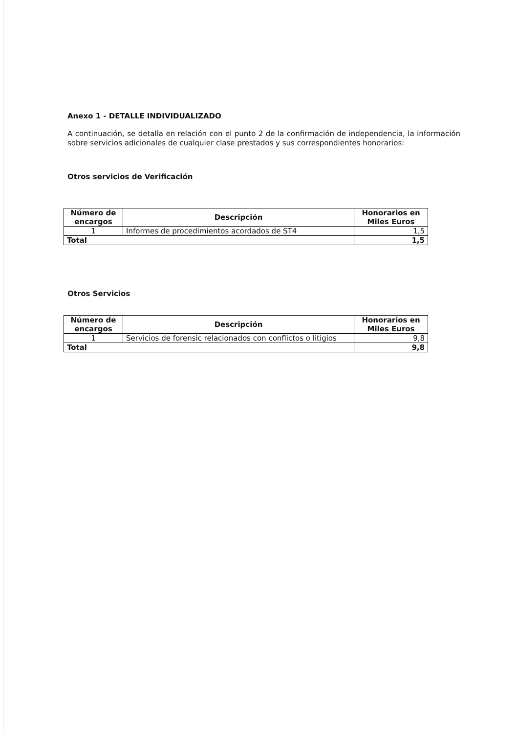Anexo 1 - DETALLE INDIVIDUALIZADO
A continuación, se detalla en relación con el punto 2 de la confirmación de independencia, la información sobre servicios adicionales de cualquier clase prestados y sus correspondientes honorarios:
Otros servicios de Verificación
| Número de encargos | Descripción | Honorarios en Miles Euros |
| --- | --- | --- |
| 1 | Informes de procedimientos acordados de ST4 | 1,5 |
| Total | | 1,5 |
Otros Servicios
| Número de encargos | Descripción | Honorarios en Miles Euros |
| --- | --- | --- |
| 1 | Servicios de forensic relacionados con conflictos o litigios | 9,8 |
| Total | | 9,8 |